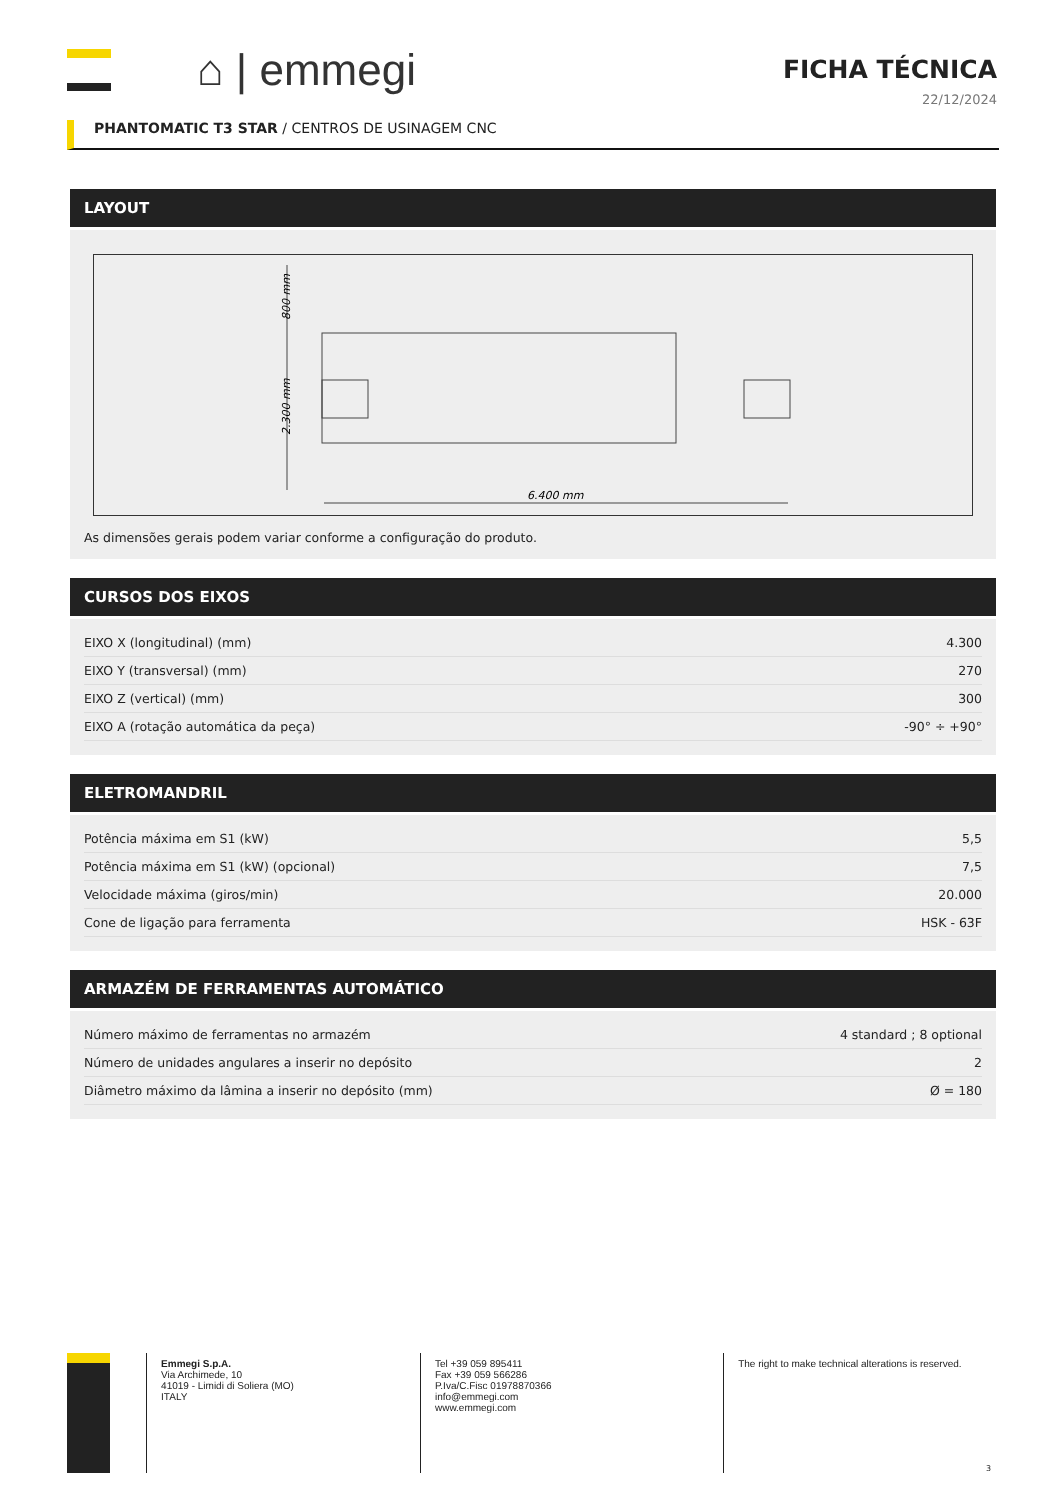⌂ | emmegi
FICHA TÉCNICA
22/12/2024
PHANTOMATIC T3 STAR / CENTROS DE USINAGEM CNC
LAYOUT
6.400 mm
800 mm
2.300 mm
As dimensões gerais podem variar conforme a configuração do produto.
CURSOS DOS EIXOS
| EIXO X (longitudinal) (mm) | 4.300 |
| EIXO Y (transversal) (mm) | 270 |
| EIXO Z (vertical) (mm) | 300 |
| EIXO A (rotação automática da peça) | -90° ÷ +90° |
ELETROMANDRIL
| Potência máxima em S1 (kW) | 5,5 |
| Potência máxima em S1 (kW) (opcional) | 7,5 |
| Velocidade máxima (giros/min) | 20.000 |
| Cone de ligação para ferramenta | HSK - 63F |
ARMAZÉM DE FERRAMENTAS AUTOMÁTICO
| Número máximo de ferramentas no armazém | 4 standard ; 8 optional |
| Número de unidades angulares a inserir no depósito | 2 |
| Diâmetro máximo da lâmina a inserir no depósito (mm) | Ø = 180 |
Emmegi S.p.A.
Via Archimede, 10
41019 - Limidi di Soliera (MO)
ITALY
Tel +39 059 895411
Fax +39 059 566286
P.Iva/C.Fisc 01978870366
info@emmegi.com
www.emmegi.com
The right to make technical alterations is reserved.
3